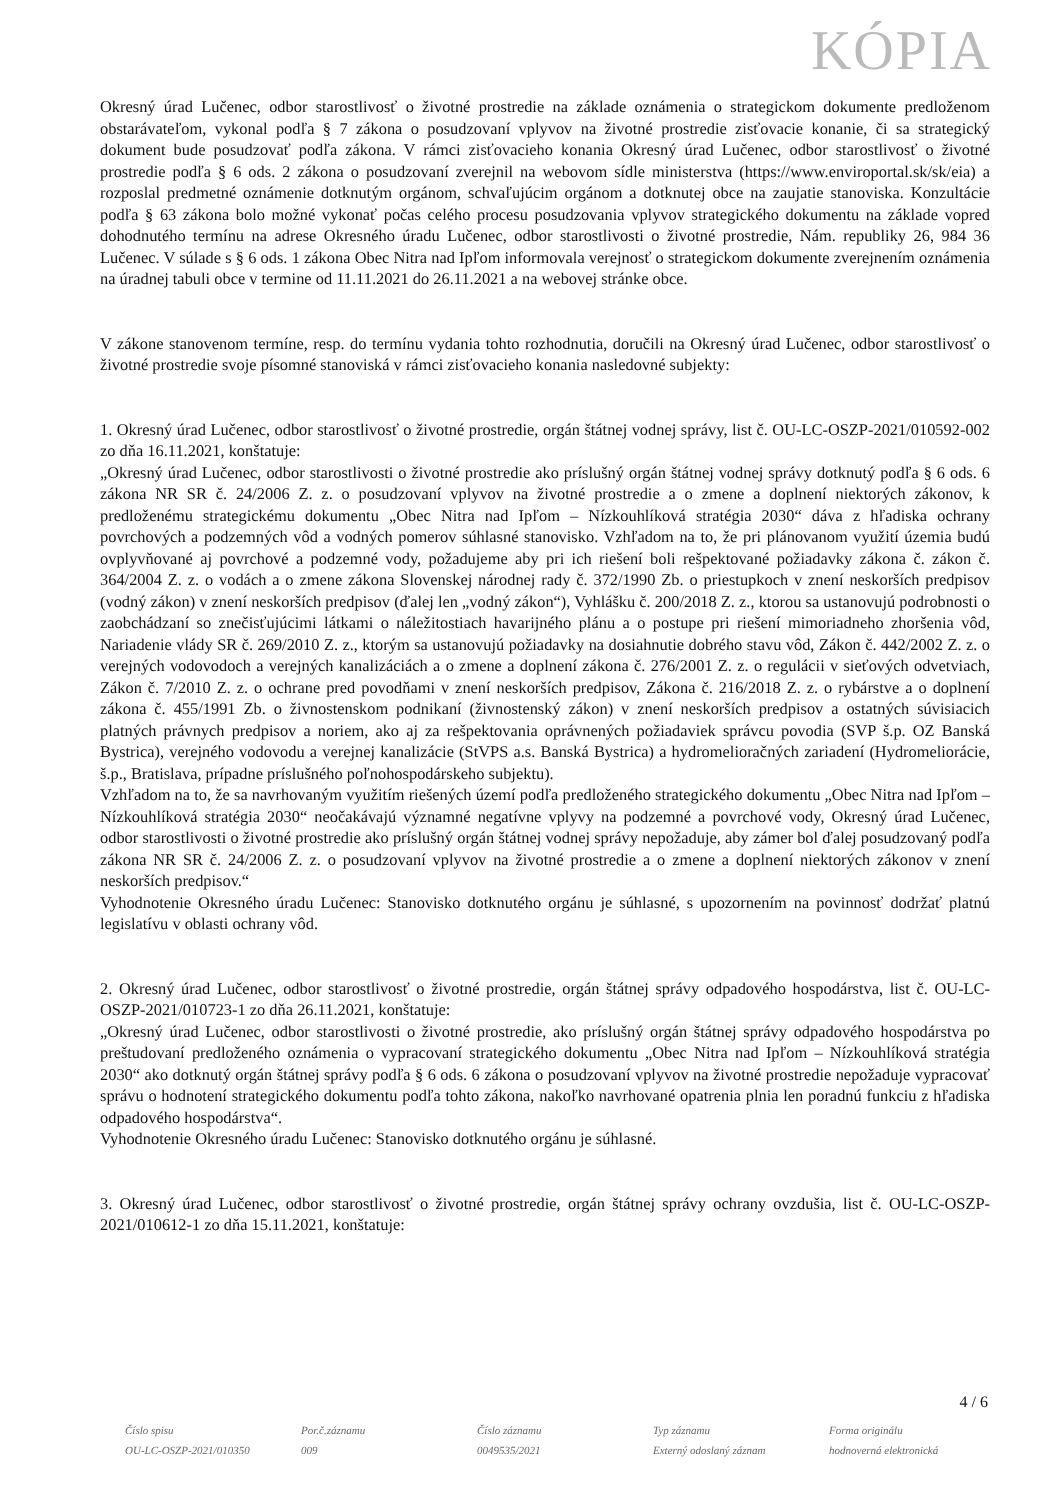KÓPIA
Okresný úrad Lučenec, odbor starostlivosť o životné prostredie na základe oznámenia o strategickom dokumente predloženom obstarávateľom, vykonal podľa § 7 zákona o posudzovaní vplyvov na životné prostredie zisťovacie konanie, či sa strategický dokument bude posudzovať podľa zákona. V rámci zisťovacieho konania Okresný úrad Lučenec, odbor starostlivosť o životné prostredie podľa § 6 ods. 2 zákona o posudzovaní zverejnil na webovom sídle ministerstva (https://www.enviroportal.sk/sk/eia) a rozposlal predmetné oznámenie dotknutým orgánom, schvaľujúcim orgánom a dotknutej obce na zaujatie stanoviska. Konzultácie podľa § 63 zákona bolo možné vykonať počas celého procesu posudzovania vplyvov strategického dokumentu na základe vopred dohodnutého termínu na adrese Okresného úradu Lučenec, odbor starostlivosti o životné prostredie, Nám. republiky 26, 984 36 Lučenec. V súlade s § 6 ods. 1 zákona Obec Nitra nad Ipľom informovala verejnosť o strategickom dokumente zverejnením oznámenia na úradnej tabuli obce v termine od 11.11.2021 do 26.11.2021 a na webovej stránke obce.
V zákone stanovenom termíne, resp. do termínu vydania tohto rozhodnutia, doručili na Okresný úrad Lučenec, odbor starostlivosť o životné prostredie svoje písomné stanoviská v rámci zisťovacieho konania nasledovné subjekty:
1. Okresný úrad Lučenec, odbor starostlivosť o životné prostredie, orgán štátnej vodnej správy, list č. OU-LC-OSZP-2021/010592-002 zo dňa 16.11.2021, konštatuje:
„Okresný úrad Lučenec, odbor starostlivosti o životné prostredie ako príslušný orgán štátnej vodnej správy dotknutý podľa § 6 ods. 6 zákona NR SR č. 24/2006 Z. z. o posudzovaní vplyvov na životné prostredie a o zmene a doplnení niektorých zákonov, k predloženému strategickému dokumentu „Obec Nitra nad Ipľom – Nízkouhlíková stratégia 2030“ dáva z hľadiska ochrany povrchových a podzemných vôd a vodných pomerov súhlasné stanovisko. Vzhľadom na to, že pri plánovanom využití územia budú ovplyvňované aj povrchové a podzemné vody, požadujeme aby pri ich riešení boli rešpektované požiadavky zákona č. zákon č. 364/2004 Z. z. o vodách a o zmene zákona Slovenskej národnej rady č. 372/1990 Zb. o priestupkoch v znení neskorších predpisov (vodný zákon) v znení neskorších predpisov (ďalej len „vodný zákon“), Vyhlášku č. 200/2018 Z. z., ktorou sa ustanovujú podrobnosti o zaobchádzaní so znečisťujúcimi látkami o náležitostiach havarijného plánu a o postupe pri riešení mimoriadneho zhoršenia vôd, Nariadenie vlády SR č. 269/2010 Z. z., ktorým sa ustanovujú požiadavky na dosiahnutie dobrého stavu vôd, Zákon č. 442/2002 Z. z. o verejných vodovodoch a verejných kanalizáciách a o zmene a doplnení zákona č. 276/2001 Z. z. o regulácii v sieťových odvetviach, Zákon č. 7/2010 Z. z. o ochrane pred povodňami v znení neskorších predpisov, Zákona č. 216/2018 Z. z. o rybárstve a o doplnení zákona č. 455/1991 Zb. o živnostenskom podnikaní (živnostenský zákon) v znení neskorších predpisov a ostatných súvisiacich platných právnych predpisov a noriem, ako aj za rešpektovania oprávnených požiadaviek správcu povodia (SVP š.p. OZ Banská Bystrica), verejného vodovodu a verejnej kanalizácie (StVPS a.s. Banská Bystrica) a hydromelioračných zariadení (Hydromeliorácie, š.p., Bratislava, prípadne príslušného poľnohospodárskeho subjektu).
Vzhľadom na to, že sa navrhovaným využitím riešených území podľa predloženého strategického dokumentu „Obec Nitra nad Ipľom – Nízkouhlíková stratégia 2030“ neočakávajú významné negatívne vplyvy na podzemné a povrchové vody, Okresný úrad Lučenec, odbor starostlivosti o životné prostredie ako príslušný orgán štátnej vodnej správy nepožaduje, aby zámer bol ďalej posudzovaný podľa zákona NR SR č. 24/2006 Z. z. o posudzovaní vplyvov na životné prostredie a o zmene a doplnení niektorých zákonov v znení neskorších predpisov.“
Vyhodnotenie Okresného úradu Lučenec: Stanovisko dotknutého orgánu je súhlasné, s upozornením na povinnosť dodržať platnú legislatívu v oblasti ochrany vôd.
2. Okresný úrad Lučenec, odbor starostlivosť o životné prostredie, orgán štátnej správy odpadového hospodárstva, list č. OU-LC-OSZP-2021/010723-1 zo dňa 26.11.2021, konštatuje:
„Okresný úrad Lučenec, odbor starostlivosti o životné prostredie, ako príslušný orgán štátnej správy odpadového hospodárstva po preštudovaní predloženého oznámenia o vypracovaní strategického dokumentu „Obec Nitra nad Ipľom – Nízkouhlíková stratégia 2030“ ako dotknutý orgán štátnej správy podľa § 6 ods. 6 zákona o posudzovaní vplyvov na životné prostredie nepožaduje vypracovať správu o hodnotení strategického dokumentu podľa tohto zákona, nakoľko navrhované opatrenia plnia len poradnú funkciu z hľadiska odpadového hospodárstva“.
Vyhodnotenie Okresného úradu Lučenec: Stanovisko dotknutého orgánu je súhlasné.
3. Okresný úrad Lučenec, odbor starostlivosť o životné prostredie, orgán štátnej správy ochrany ovzdušia, list č. OU-LC-OSZP-2021/010612-1 zo dňa 15.11.2021, konštatuje:
4 / 6
Číslo spisu
OU-LC-OSZP-2021/010350
Por.č.záznamu
009
Číslo záznamu
0049535/2021
Typ záznamu
Externý odoslaný záznam
Forma originálu
hodnoverná elektronická